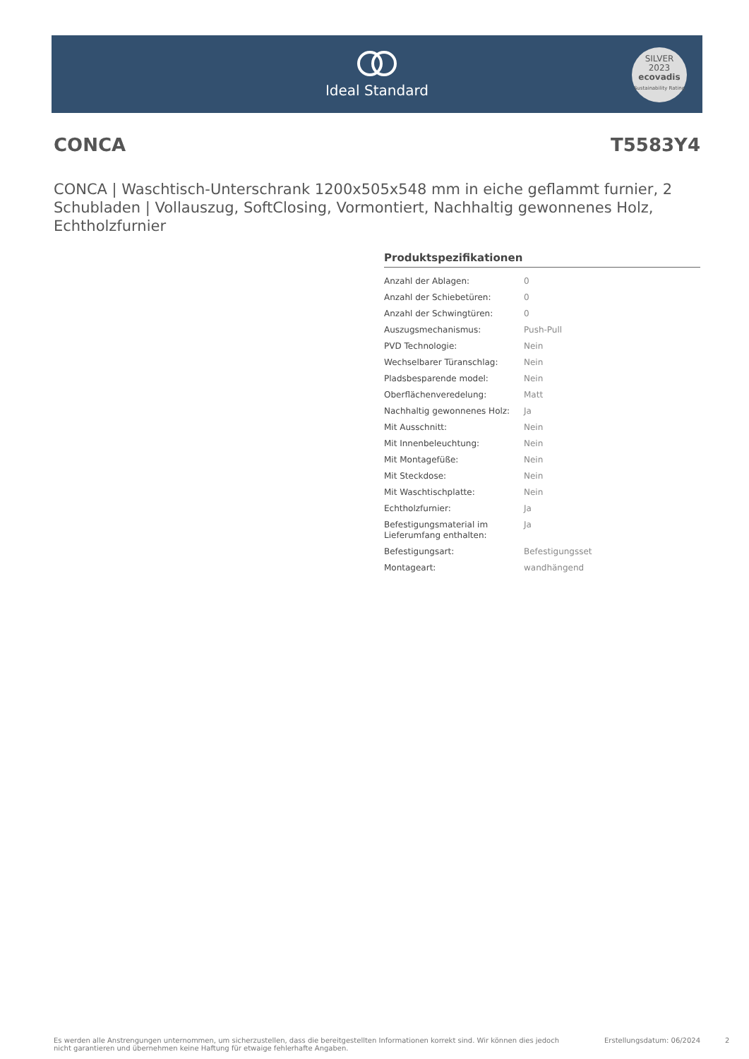Ideal Standard
SILVER
2023
ecovadis
Sustainability Rating
CONCA T5583Y4
CONCA | Waschtisch-Unterschrank 1200x505x548 mm in eiche geflammt furnier, 2 Schubladen | Vollauszug, SoftClosing, Vormontiert, Nachhaltig gewonnenes Holz, Echtholzfurnier
Produktspezifikationen
| Anzahl der Ablagen: | 0 |
| Anzahl der Schiebetüren: | 0 |
| Anzahl der Schwingtüren: | 0 |
| Auszugsmechanismus: | Push-Pull |
| PVD Technologie: | Nein |
| Wechselbarer Türanschlag: | Nein |
| Pladsbesparende model: | Nein |
| Oberflächenveredelung: | Matt |
| Nachhaltig gewonnenes Holz: | Ja |
| Mit Ausschnitt: | Nein |
| Mit Innenbeleuchtung: | Nein |
| Mit Montagefüße: | Nein |
| Mit Steckdose: | Nein |
| Mit Waschtischplatte: | Nein |
| Echtholzfurnier: | Ja |
| Befestigungsmaterial im Lieferumfang enthalten: | Ja |
| Befestigungsart: | Befestigungsset |
| Montageart: | wandhängend |
Es werden alle Anstrengungen unternommen, um sicherzustellen, dass die bereitgestellten Informationen korrekt sind. Wir können dies jedoch nicht garantieren und übernehmen keine Haftung für etwaige fehlerhafte Angaben. Erstellungsdatum: 06/2024 2